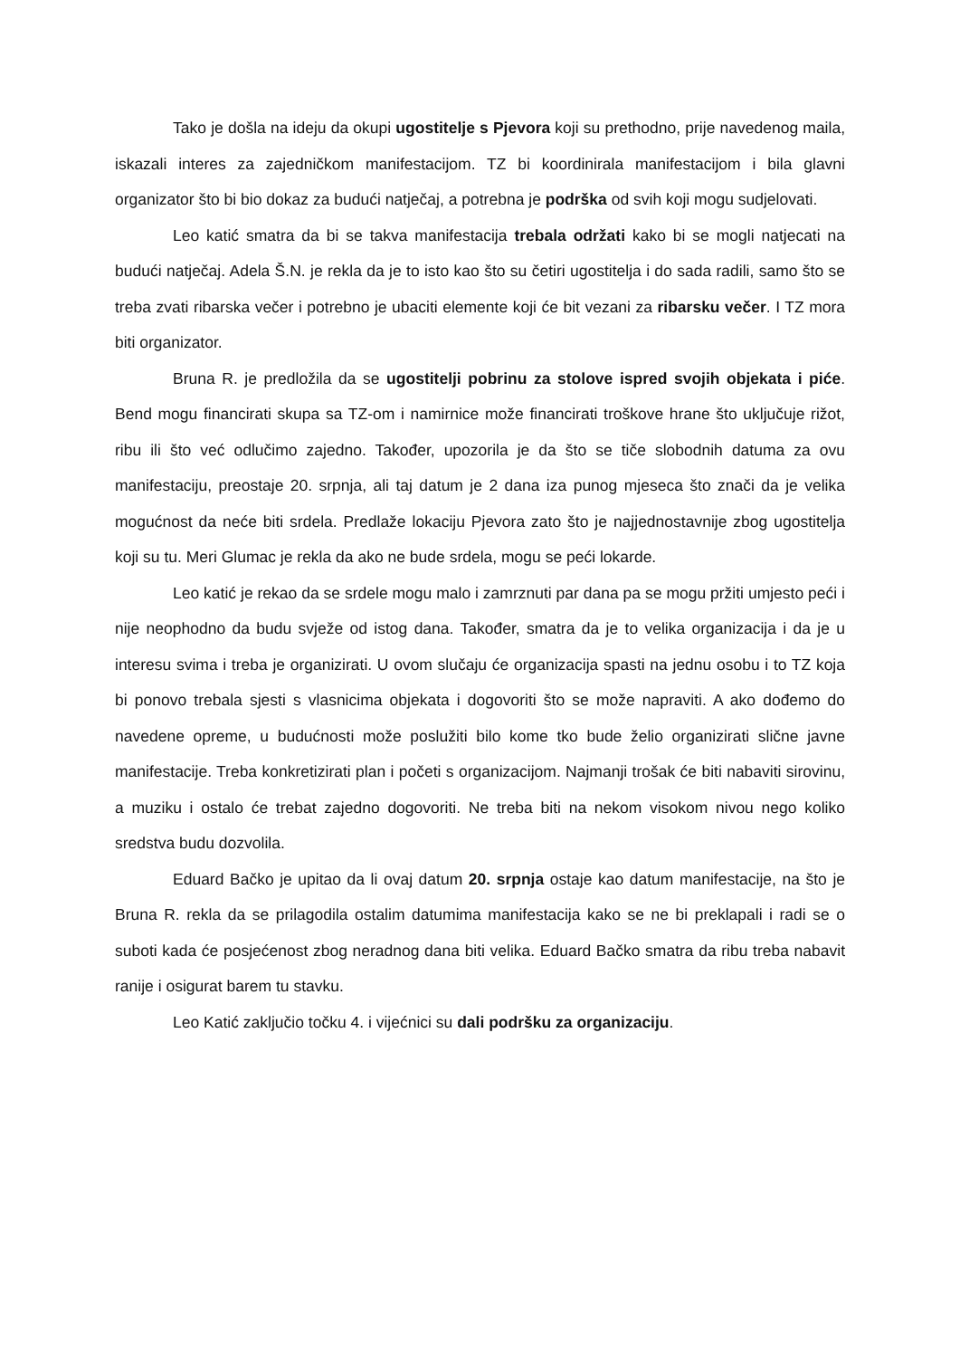Tako je došla na ideju da okupi ugostitelje s Pjevora koji su prethodno, prije navedenog maila, iskazali interes za zajedničkom manifestacijom. TZ bi koordinirala manifestacijom i bila glavni organizator što bi bio dokaz za budući natječaj, a potrebna je podrška od svih koji mogu sudjelovati.
Leo katić smatra da bi se takva manifestacija trebala održati kako bi se mogli natjecati na budući natječaj. Adela Š.N. je rekla da je to isto kao što su četiri ugostitelja i do sada radili, samo što se treba zvati ribarska večer i potrebno je ubaciti elemente koji će bit vezani za ribarsku večer. I TZ mora biti organizator.
Bruna R. je predložila da se ugostitelji pobrinu za stolove ispred svojih objekata i piće. Bend mogu financirati skupa sa TZ-om i namirnice može financirati troškove hrane što uključuje rižot, ribu ili što već odlučimo zajedno. Također, upozorila je da što se tiče slobodnih datuma za ovu manifestaciju, preostaje 20. srpnja, ali taj datum je 2 dana iza punog mjeseca što znači da je velika mogućnost da neće biti srdela. Predlaže lokaciju Pjevora zato što je najjednostavnije zbog ugostitelja koji su tu. Meri Glumac je rekla da ako ne bude srdela, mogu se peći lokarde.
Leo katić je rekao da se srdele mogu malo i zamrznuti par dana pa se mogu pržiti umjesto peći i nije neophodno da budu svježe od istog dana. Također, smatra da je to velika organizacija i da je u interesu svima i treba je organizirati. U ovom slučaju će organizacija spasti na jednu osobu i to TZ koja bi ponovo trebala sjesti s vlasnicima objekata i dogovoriti što se može napraviti. A ako dođemo do navedene opreme, u budućnosti može poslužiti bilo kome tko bude želio organizirati slične javne manifestacije. Treba konkretizirati plan i početi s organizacijom. Najmanji trošak će biti nabaviti sirovinu, a muziku i ostalo će trebat zajedno dogovoriti. Ne treba biti na nekom visokom nivou nego koliko sredstva budu dozvolila.
Eduard Bačko je upitao da li ovaj datum 20. srpnja ostaje kao datum manifestacije, na što je Bruna R. rekla da se prilagodila ostalim datumima manifestacija kako se ne bi preklapali i radi se o suboti kada će posjećenost zbog neradnog dana biti velika. Eduard Bačko smatra da ribu treba nabavit ranije i osigurat barem tu stavku.
Leo Katić zaključio točku 4. i vijećnici su dali podršku za organizaciju.